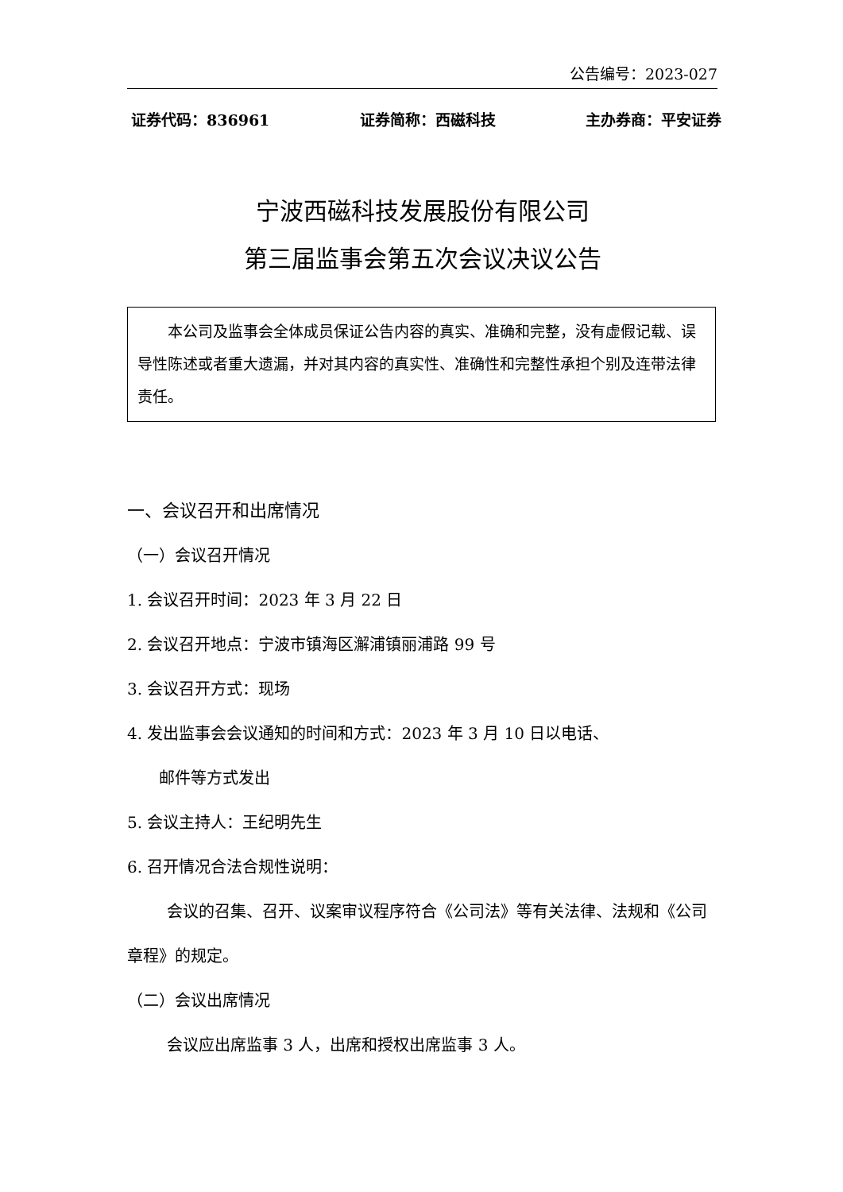公告编号：2023-027
证券代码：836961 证券简称：西磁科技 主办券商：平安证券
宁波西磁科技发展股份有限公司
第三届监事会第五次会议决议公告
本公司及监事会全体成员保证公告内容的真实、准确和完整，没有虚假记载、误导性陈述或者重大遗漏，并对其内容的真实性、准确性和完整性承担个别及连带法律责任。
一、会议召开和出席情况
（一）会议召开情况
1. 会议召开时间：2023 年 3 月 22 日
2. 会议召开地点：宁波市镇海区澥浦镇丽浦路 99 号
3. 会议召开方式：现场
4. 发出监事会会议通知的时间和方式：2023 年 3 月 10 日以电话、
邮件等方式发出
5. 会议主持人：王纪明先生
6. 召开情况合法合规性说明：
会议的召集、召开、议案审议程序符合《公司法》等有关法律、法规和《公司章程》的规定。
（二）会议出席情况
会议应出席监事 3 人，出席和授权出席监事 3 人。